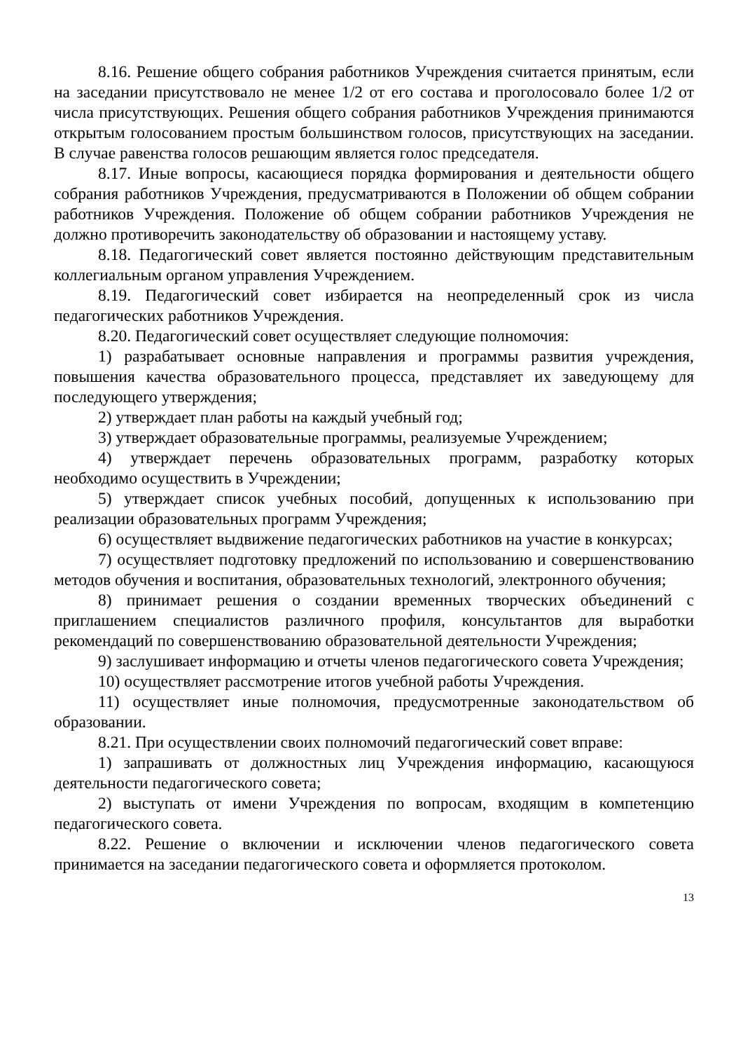8.16. Решение общего собрания работников Учреждения считается принятым, если на заседании присутствовало не менее 1/2 от его состава и проголосовало более 1/2 от числа присутствующих. Решения общего собрания работников Учреждения принимаются открытым голосованием простым большинством голосов, присутствующих на заседании. В случае равенства голосов решающим является голос председателя.
8.17. Иные вопросы, касающиеся порядка формирования и деятельности общего собрания работников Учреждения, предусматриваются в Положении об общем собрании работников Учреждения. Положение об общем собрании работников Учреждения не должно противоречить законодательству об образовании и настоящему уставу.
8.18. Педагогический совет является постоянно действующим представительным коллегиальным органом управления Учреждением.
8.19. Педагогический совет избирается на неопределенный срок из числа педагогических работников Учреждения.
8.20. Педагогический совет осуществляет следующие полномочия:
1) разрабатывает основные направления и программы развития учреждения, повышения качества образовательного процесса, представляет их заведующему для последующего утверждения;
2) утверждает план работы на каждый учебный год;
3) утверждает образовательные программы, реализуемые Учреждением;
4) утверждает перечень образовательных программ, разработку которых необходимо осуществить в Учреждении;
5) утверждает список учебных пособий, допущенных к использованию при реализации образовательных программ Учреждения;
6) осуществляет выдвижение педагогических работников на участие в конкурсах;
7) осуществляет подготовку предложений по использованию и совершенствованию методов обучения и воспитания, образовательных технологий, электронного обучения;
8) принимает решения о создании временных творческих объединений с приглашением специалистов различного профиля, консультантов для выработки рекомендаций по совершенствованию образовательной деятельности Учреждения;
9) заслушивает информацию и отчеты членов педагогического совета Учреждения;
10) осуществляет рассмотрение итогов учебной работы Учреждения.
11) осуществляет иные полномочия, предусмотренные законодательством об образовании.
8.21. При осуществлении своих полномочий педагогический совет вправе:
1) запрашивать от должностных лиц Учреждения информацию, касающуюся деятельности педагогического совета;
2) выступать от имени Учреждения по вопросам, входящим в компетенцию педагогического совета.
8.22. Решение о включении и исключении членов педагогического совета принимается на заседании педагогического совета и оформляется протоколом.
13